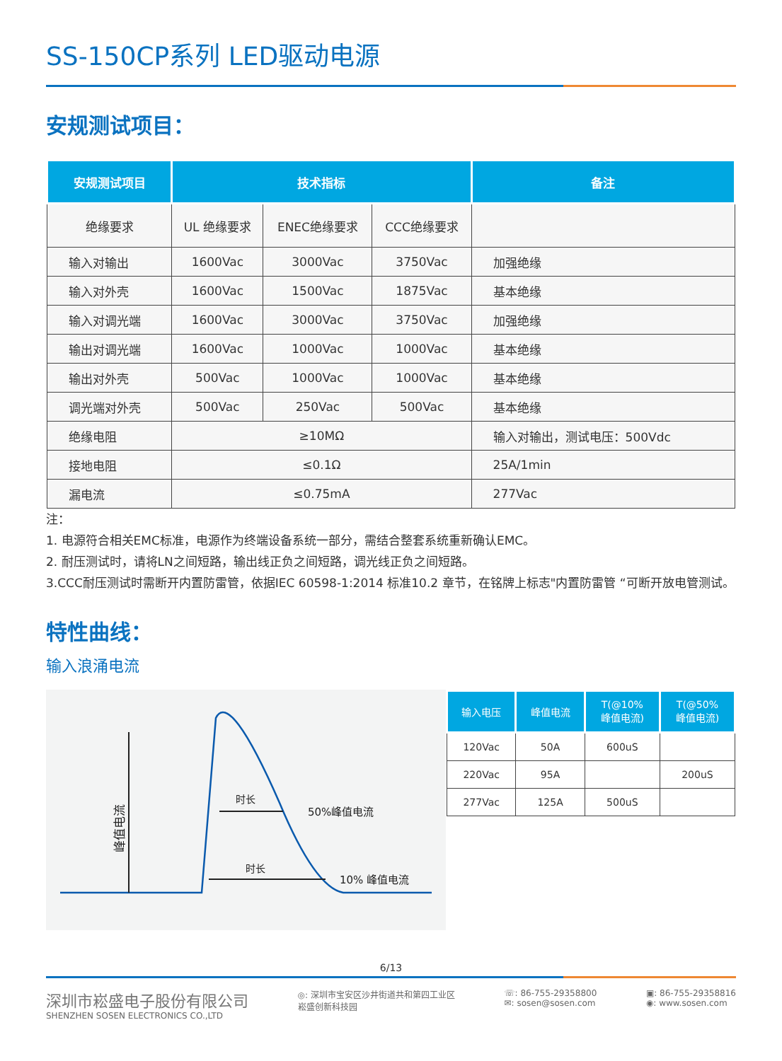SS-150CP系列 LED驱动电源
安规测试项目：
| 安规测试项目 | 技术指标 | | | 备注 |
| --- | --- | --- | --- | --- |
| 绝缘要求 | UL 绝缘要求 | ENEC绝缘要求 | CCC绝缘要求 | |
| 输入对输出 | 1600Vac | 3000Vac | 3750Vac | 加强绝缘 |
| 输入对外壳 | 1600Vac | 1500Vac | 1875Vac | 基本绝缘 |
| 输入对调光端 | 1600Vac | 3000Vac | 3750Vac | 加强绝缘 |
| 输出对调光端 | 1600Vac | 1000Vac | 1000Vac | 基本绝缘 |
| 输出对外壳 | 500Vac | 1000Vac | 1000Vac | 基本绝缘 |
| 调光端对外壳 | 500Vac | 250Vac | 500Vac | 基本绝缘 |
| 绝缘电阻 | ≥10MΩ | | | 输入对输出，测试电压：500Vdc |
| 接地电阻 | ≤0.1Ω | | | 25A/1min |
| 漏电流 | ≤0.75mA | | | 277Vac |
注：
1. 电源符合相关EMC标准，电源作为终端设备系统一部分，需结合整套系统重新确认EMC。
2. 耐压测试时，请将LN之间短路，输出线正负之间短路，调光线正负之间短路。
3.CCC耐压测试时需断开内置防雷管，依据IEC 60598-1:2014 标准10.2 章节，在铭牌上标志"内置防雷管 “可断开放电管测试。
特性曲线：
输入浪涌电流
峰值电流
时长
50%峰值电流
时长
10% 峰值电流
| 输入电压 | 峰值电流 | T(@10% 峰值电流) | T(@50% 峰值电流) |
| --- | --- | --- | --- |
| 120Vac | 50A | 600uS | |
| 220Vac | 95A | | 200uS |
| 277Vac | 125A | 500uS | |
6/13
深圳市崧盛电子股份有限公司
SHENZHEN SOSEN ELECTRONICS CO.,LTD
◎: 深圳市宝安区沙井街道共和第四工业区
崧盛创新科技园
☏: 86-755-29358800
✉: sosen@sosen.com
▣: 86-755-29358816
◉: www.sosen.com